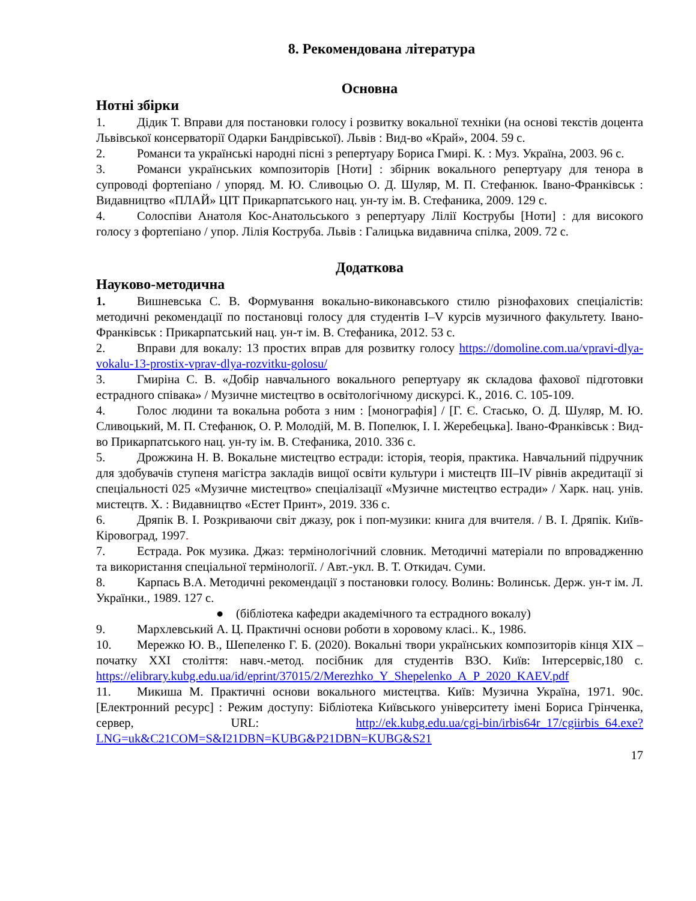8. Рекомендована література
Основна
Нотні збірки
1. Дідик Т. Вправи для постановки голосу і розвитку вокальної техніки (на основі текстів доцента Львівської консерваторії Одарки Бандрівської). Львів : Вид-во «Край», 2004. 59 с.
2. Романси та українські народні пісні з репертуару Бориса Гмирі. К. : Муз. Україна, 2003. 96 с.
3. Романси українських композиторів [Ноти] : збірник вокального репертуару для тенора в супроводі фортепіано / упоряд. М. Ю. Сливоцью О. Д. Шуляр, М. П. Стефанюк. Івано-Франківськ : Видавництво «ПЛАЙ» ЦІТ Прикарпатського нац. ун-ту ім. В. Стефаника, 2009. 129 с.
4. Солоспіви Анатоля Кос-Анатольського з репертуару Лілії Кострубы [Ноти] : для високого голосу з фортепіано / упор. Лілія Коструба. Львів : Галицька видавнича спілка, 2009. 72 с.
Додаткова
Науково-методична
1. Вишневська С. В. Формування вокально-виконавського стилю різнофахових спеціалістів: методичні рекомендації по постановці голосу для студентів I–V курсів музичного факультету. Івано-Франківськ : Прикарпатський нац. ун-т ім. В. Стефаника, 2012. 53 с.
2. Вправи для вокалу: 13 простих вправ для розвитку голосу https://domoline.com.ua/vpravi-dlya-vokalu-13-prostix-vprav-dlya-rozvitku-golosu/
3. Гмиріна С. В. «Добір навчального вокального репертуару як складова фахової підготовки естрадного співака» / Музичне мистецтво в освітологічному дискурсі. К., 2016. С. 105-109.
4. Голос людини та вокальна робота з ним : [монографія] / [Г. Є. Стасько, О. Д. Шуляр, М. Ю. Сливоцький, М. П. Стефанюк, О. Р. Молодій, М. В. Попелюк, І. І. Жеребецька]. Івано-Франківськ : Вид-во Прикарпатського нац. ун-ту ім. В. Стефаника, 2010. 336 с.
5. Дрожжина Н. В. Вокальне мистецтво естради: історія, теорія, практика. Навчальний підручник для здобувачів ступеня магістра закладів вищої освіти культури і мистецтв III–IV рівнів акредитації зі спеціальності 025 «Музичне мистецтво» спеціалізації «Музичне мистецтво естради» / Харк. нац. унів. мистецтв. Х. : Видавництво «Естет Принт», 2019. 336 с.
6. Дряпік В. І. Розкриваючи світ джазу, рок і поп-музики: книга для вчителя. / В. І. Дряпік. Київ-Кіровоград, 1997.
7. Естрада. Рок музика. Джаз: термінологічний словник. Методичні матеріали по впровадженню та використання спеціальної термінології. / Авт.-укл. В. Т. Откидач. Суми.
8. Карпась В.А. Методичні рекомендації з постановки голосу. Волинь: Волинськ. Держ. ун-т ім. Л. Українки., 1989. 127 с.
● (бібліотека кафедри академічного та естрадного вокалу)
9. Мархлевський А. Ц. Практичні основи роботи в хоровому класі.. К., 1986.
10. Мережко Ю. В., Шепеленко Г. Б. (2020). Вокальні твори українських композиторів кінця XIX – початку XXI століття: навч.-метод. посібник для студентів ВЗО. Київ: Інтерсервіс,180 с. https://elibrary.kubg.edu.ua/id/eprint/37015/2/Merezhko_Y_Shepelenko_A_P_2020_KAEV.pdf
11. Микиша М. Практичні основи вокального мистецтва. Київ: Музична Україна, 1971. 90с. [Електронний ресурс] : Режим доступу: Бібліотека Київського університету імені Бориса Грінченка, сервер, URL: http://ek.kubg.edu.ua/cgi-bin/irbis64r_17/cgiirbis_64.exe?LNG=uk&C21COM=S&I21DBN=KUBG&P21DBN=KUBG&S21
17